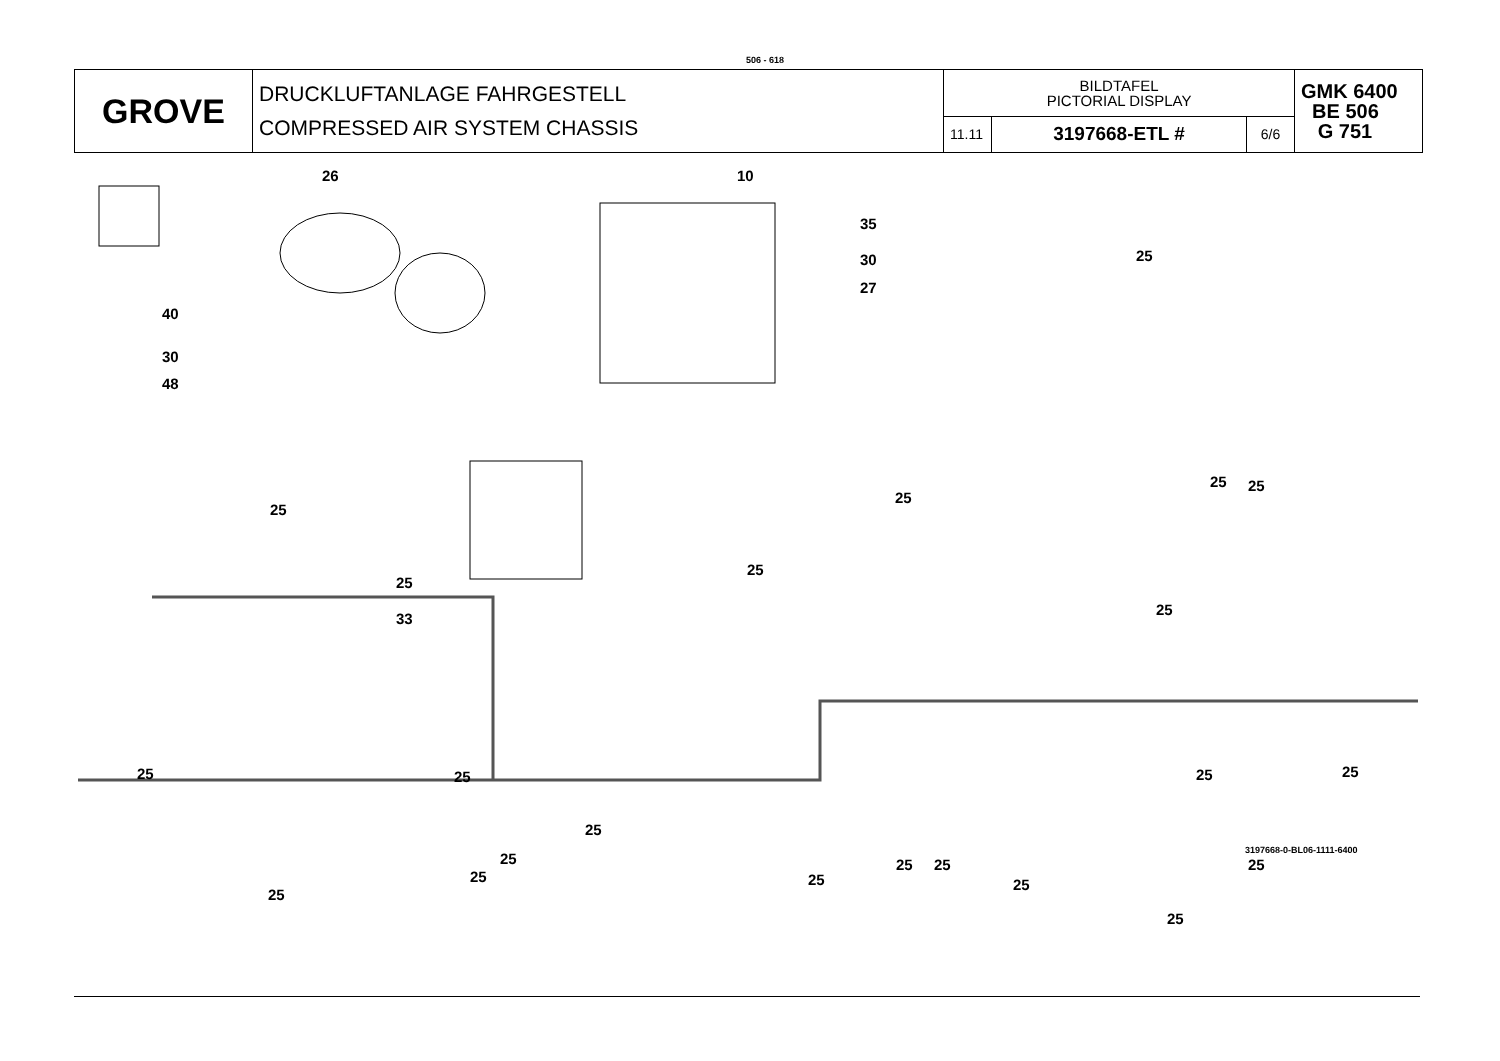506 - 618
| GROVE | DRUCKLUFTANLAGE FAHRGESTELL COMPRESSED AIR SYSTEM CHASSIS | BILDTAFEL PICTORIAL DISPLAY | | | GMK 6400 BE 506 G 751 |
| | | 11.11 | 3197668-ETL # | 6/6 | |
26 10
35
30
27
25
40
30
48
25
25
33
25
25 25
25
25
25 25 25 25
25
25
25
25
25
25 25
25
25
25
3197668-0-BL06-1111-6400